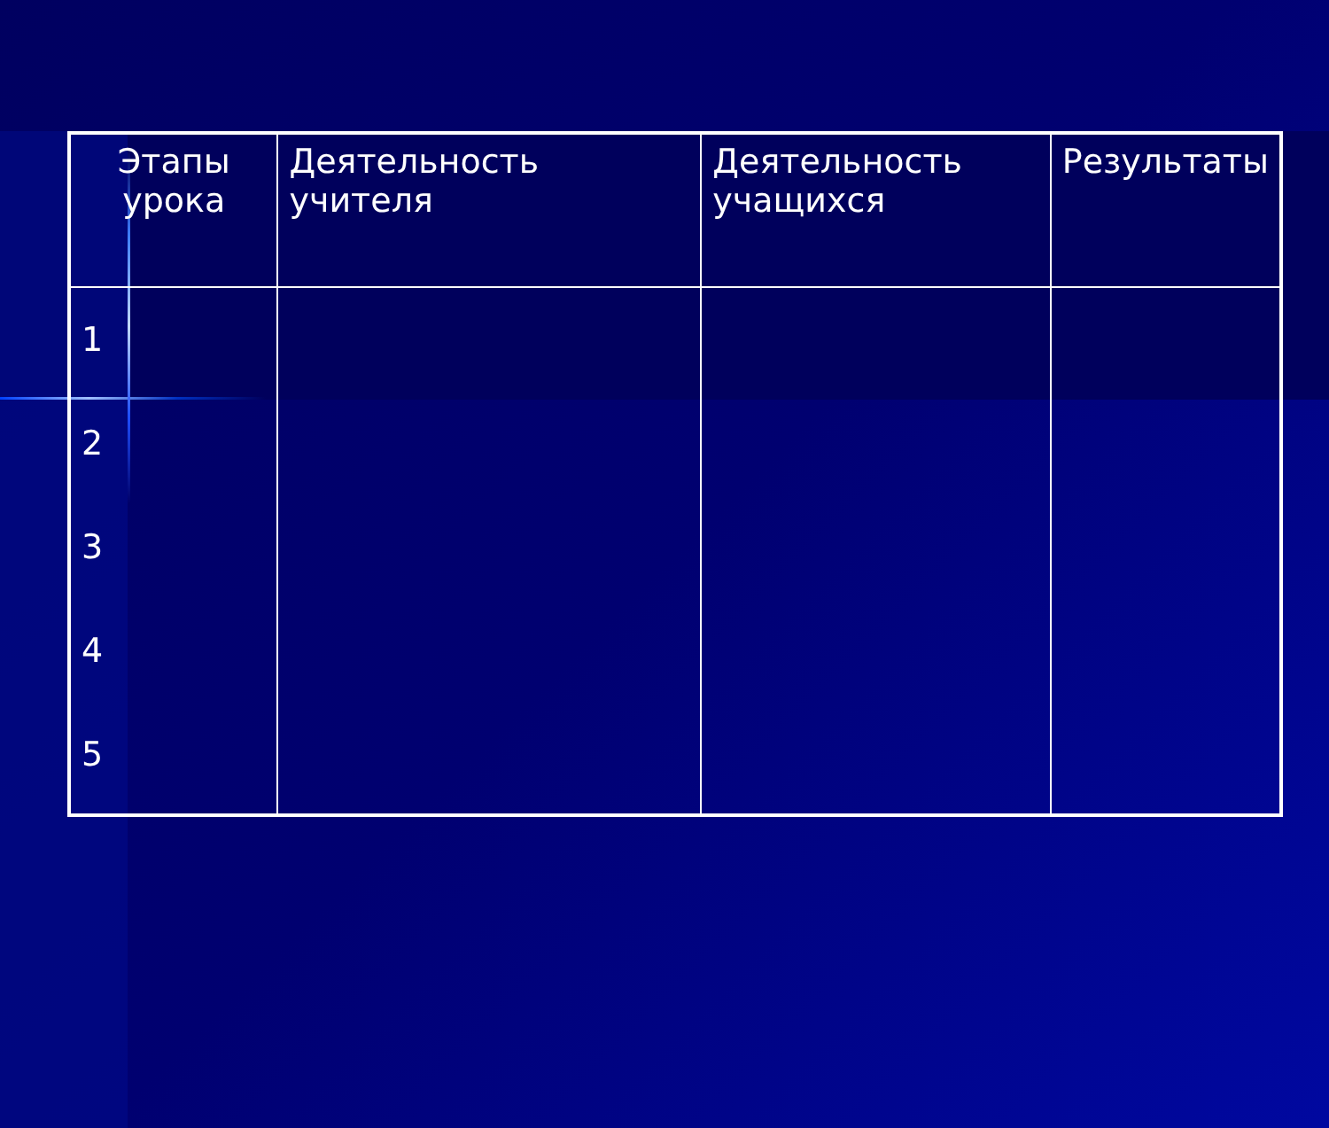| Этапы урока | Деятельность учителя | Деятельность учащихся | Результаты |
| --- | --- | --- | --- |
| 1 2 3 4 5 | | | |